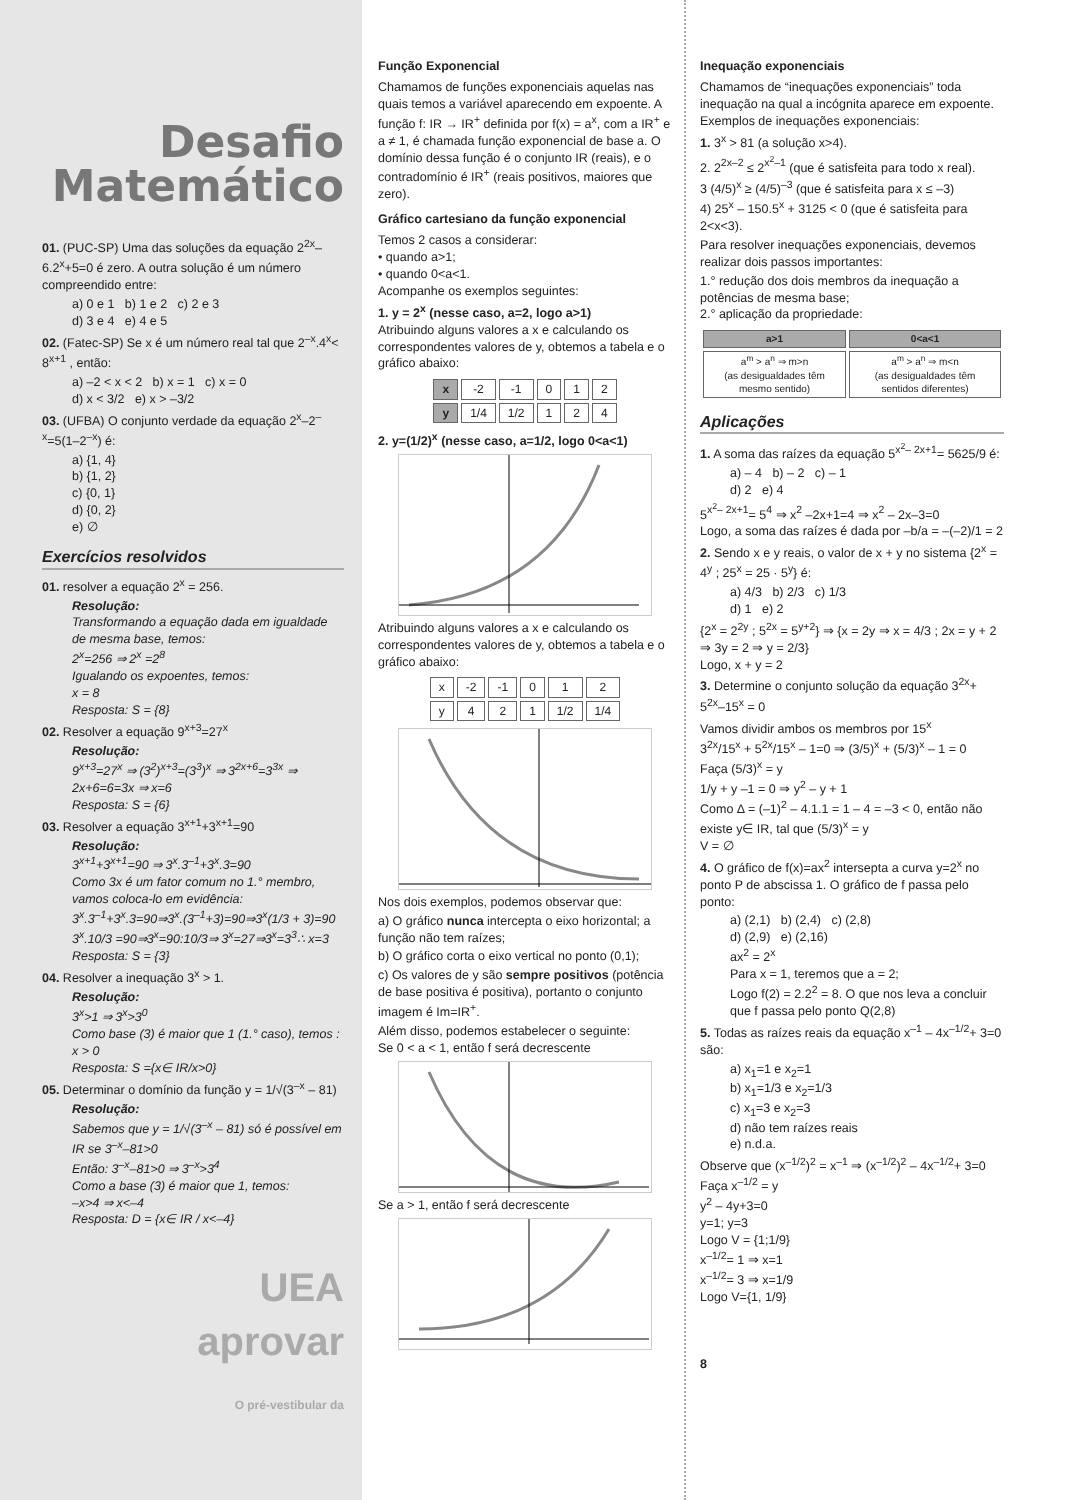Desafio
Matemático
01. (PUC-SP) Uma das soluções da equação 2<sup>2x</sup>–6.2<sup>x</sup>+5=0 é zero. A outra solução é um número compreendido entre:
a) 0 e 1 b) 1 e 2 c) 2 e 3
d) 3 e 4 e) 4 e 5
02. (Fatec-SP) Se x é um número real tal que 2<sup>–x</sup>.4<sup>x</sup>< 8<sup>x+1</sup> , então:
a) –2 < x < 2 b) x = 1 c) x = 0
d) x < 3/2 e) x > –3/2
03. (UFBA) O conjunto verdade da equação 2<sup>x</sup>–2<sup>–x</sup>=5(1–2<sup>–x</sup>) é:
a) {1, 4}
b) {1, 2}
c) {0, 1}
d) {0, 2}
e) ∅
Exercícios resolvidos
01. resolver a equação 2<sup>x</sup> = 256.
Resolução:
Transformando a equação dada em igualdade de mesma base, temos:
2<sup>x</sup>=256 ⇒ 2<sup>x</sup> =2<sup>8</sup>
Igualando os expoentes, temos:
x = 8
Resposta: S = {8}
02. Resolver a equação 9<sup>x+3</sup>=27<sup>x</sup>
Resolução:
9<sup>x+3</sup>=27<sup>x</sup> ⇒ (3<sup>2</sup>)<sup>x+3</sup>=(3<sup>3</sup>)<sup>x</sup> ⇒ 3<sup>2x+6</sup>=3<sup>3x</sup> ⇒ 2x+6=6=3x ⇒ x=6
Resposta: S = {6}
03. Resolver a equação 3<sup>x+1</sup>+3<sup>x+1</sup>=90
Resolução:
3<sup>x+1</sup>+3<sup>x+1</sup>=90 ⇒ 3<sup>x</sup>.3<sup>–1</sup>+3<sup>x</sup>.3=90
Como 3x é um fator comum no 1.° membro, vamos coloca-lo em evidência:
3<sup>x</sup>.3<sup>–1</sup>+3<sup>x</sup>.3=90⇒3<sup>x</sup>.(3<sup>–1</sup>+3)=90⇒3<sup>x</sup>(1/3 + 3)=90
3<sup>x</sup>.10/3 =90⇒3<sup>x</sup>=90:10/3⇒ 3<sup>x</sup>=27⇒3<sup>x</sup>=3<sup>3</sup>∴ x=3
Resposta: S = {3}
04. Resolver a inequação 3<sup>x</sup> > 1.
Resolução:
3<sup>x</sup>>1 ⇒ 3<sup>x</sup>>3<sup>0</sup>
Como base (3) é maior que 1 (1.° caso), temos : x > 0
Resposta: S ={x∈ IR/x>0}
05. Determinar o domínio da função y = 1/√(3<sup>–x</sup> – 81)
Resolução:
Sabemos que y = 1/√(3<sup>–x</sup> – 81) só é possível em IR se 3<sup>–x</sup>–81>0
Então: 3<sup>–x</sup>–81>0 ⇒ 3<sup>–x</sup>>3<sup>4</sup>
Como a base (3) é maior que 1, temos:
–x>4 ⇒ x<–4
Resposta: D = {x∈ IR / x<–4}
UEA
aprovar
O pré-vestibular da
Função Exponencial
Chamamos de funções exponenciais aquelas nas quais temos a variável aparecendo em expoente. A função f: IR → IR<sup>+</sup> definida por f(x) = a<sup>x</sup>, com a IR<sup>+</sup> e a ≠ 1, é chamada função exponencial de base a. O domínio dessa função é o conjunto IR (reais), e o contradomínio é IR<sup>+</sup> (reais positivos, maiores que zero).
Gráfico cartesiano da função exponencial
Temos 2 casos a considerar:
• quando a>1;
• quando 0<a<1.
Acompanhe os exemplos seguintes:
1. y = 2<sup>x</sup> (nesse caso, a=2, logo a>1)
Atribuindo alguns valores a x e calculando os correspondentes valores de y, obtemos a tabela e o gráfico abaixo:
| x | -2 | -1 | 0 | 1 | 2 |
| y | 1/4 | 1/2 | 1 | 2 | 4 |
2. y=(1/2)<sup>x</sup> (nesse caso, a=1/2, logo 0<a<1)
Atribuindo alguns valores a x e calculando os correspondentes valores de y, obtemos a tabela e o gráfico abaixo:
| x | -2 | -1 | 0 | 1 | 2 |
| y | 4 | 2 | 1 | 1/2 | 1/4 |
Nos dois exemplos, podemos observar que:
a) O gráfico nunca intercepta o eixo horizontal; a função não tem raízes;
b) O gráfico corta o eixo vertical no ponto (0,1);
c) Os valores de y são sempre positivos (potência de base positiva é positiva), portanto o conjunto imagem é Im=IR<sup>+</sup>.
Além disso, podemos estabelecer o seguinte:
Se 0 < a < 1, então f será decrescente
Se a > 1, então f será decrescente
Inequação exponenciais
Chamamos de “inequações exponenciais” toda inequação na qual a incógnita aparece em expoente.
Exemplos de inequações exponenciais:
1. 3<sup>x</sup> > 81 (a solução x>4).
2. 2<sup>2x–2</sup> ≤ 2<sup>x<sup>2</sup>–1</sup> (que é satisfeita para todo x real).
3 (4/5)<sup>x</sup> ≥ (4/5)<sup>–3</sup> (que é satisfeita para x ≤ –3)
4) 25<sup>x</sup> – 150.5<sup>x</sup> + 3125 < 0 (que é satisfeita para 2<x<3).
Para resolver inequações exponenciais, devemos realizar dois passos importantes:
1.° redução dos dois membros da inequação a potências de mesma base;
2.° aplicação da propriedade:
| a>1 | 0<a<1 |
| --- | --- |
| a<sup>m</sup> > a<sup>n</sup> ⇒ m>n (as desigualdades têm mesmo sentido) | a<sup>m</sup> > a<sup>n</sup> ⇒ m<n (as desigualdades têm sentidos diferentes) |
Aplicações
1. A soma das raízes da equação 5<sup>x<sup>2</sup>– 2x+1</sup>= 5625/9 é:
a) – 4 b) – 2 c) – 1
d) 2 e) 4
5<sup>x<sup>2</sup>– 2x+1</sup>= 5<sup>4</sup> ⇒ x<sup>2</sup> –2x+1=4 ⇒ x<sup>2</sup> – 2x–3=0
Logo, a soma das raízes é dada por –b/a = –(–2)/1 = 2
2. Sendo x e y reais, o valor de x + y no sistema {2<sup>x</sup> = 4<sup>y</sup> ; 25<sup>x</sup> = 25 · 5<sup>y</sup>} é:
a) 4/3 b) 2/3 c) 1/3
d) 1 e) 2
{2<sup>x</sup> = 2<sup>2y</sup> ; 5<sup>2x</sup> = 5<sup>y+2</sup>} ⇒ {x = 2y ⇒ x = 4/3 ; 2x = y + 2 ⇒ 3y = 2 ⇒ y = 2/3}
Logo, x + y = 2
3. Determine o conjunto solução da equação 3<sup>2x</sup>+ 5<sup>2x</sup>–15<sup>x</sup> = 0
Vamos dividir ambos os membros por 15<sup>x</sup>
3<sup>2x</sup>/15<sup>x</sup> + 5<sup>2x</sup>/15<sup>x</sup> – 1=0 ⇒ (3/5)<sup>x</sup> + (5/3)<sup>x</sup> – 1 = 0
Faça (5/3)<sup>x</sup> = y
1/y + y –1 = 0 ⇒ y<sup>2</sup> – y + 1
Como Δ = (–1)<sup>2</sup> – 4.1.1 = 1 – 4 = –3 < 0, então não existe y∈ IR, tal que (5/3)<sup>x</sup> = y
V = ∅
4. O gráfico de f(x)=ax<sup>2</sup> intersepta a curva y=2<sup>x</sup> no ponto P de abscissa 1. O gráfico de f passa pelo ponto:
a) (2,1) b) (2,4) c) (2,8)
d) (2,9) e) (2,16)
ax<sup>2</sup> = 2<sup>x</sup>
Para x = 1, teremos que a = 2;
Logo f(2) = 2.2<sup>2</sup> = 8. O que nos leva a concluir que f passa pelo ponto Q(2,8)
5. Todas as raízes reais da equação x<sup>–1</sup> – 4x<sup>–1/2</sup>+ 3=0 são:
a) x<sub>1</sub>=1 e x<sub>2</sub>=1
b) x<sub>1</sub>=1/3 e x<sub>2</sub>=1/3
c) x<sub>1</sub>=3 e x<sub>2</sub>=3
d) não tem raízes reais
e) n.d.a.
Observe que (x<sup>–1/2</sup>)<sup>2</sup> = x<sup>–1</sup> ⇒ (x<sup>–1/2</sup>)<sup>2</sup> – 4x<sup>–1/2</sup>+ 3=0
Faça x<sup>–1/2</sup> = y
y<sup>2</sup> – 4y+3=0
y=1; y=3
Logo V = {1;1/9}
x<sup>–1/2</sup>= 1 ⇒ x=1
x<sup>–1/2</sup>= 3 ⇒ x=1/9
Logo V={1, 1/9}
8